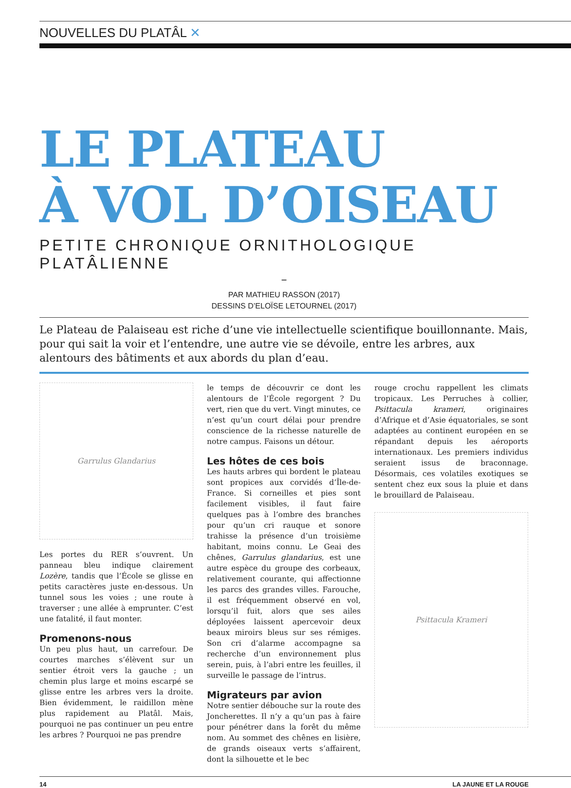NOUVELLES DU PLATÂL ✕
LE PLATEAU
À VOL D’OISEAU
PETITE CHRONIQUE ORNITHOLOGIQUE PLATÂLIENNE
–
PAR MATHIEU RASSON (2017)
DESSINS D’ELOÏSE LETOURNEL (2017)
Le Plateau de Palaiseau est riche d’une vie intellectuelle scientifique bouillonnante. Mais, pour qui sait la voir et l’entendre, une autre vie se dévoile, entre les arbres, aux alentours des bâtiments et aux abords du plan d’eau.
Garrulus Glandarius
Les portes du RER s’ouvrent. Un panneau bleu indique clairement Lozère, tandis que l’École se glisse en petits caractères juste en-dessous. Un tunnel sous les voies ; une route à traverser ; une allée à emprunter. C’est une fatalité, il faut monter.
Promenons-nous
Un peu plus haut, un carrefour. De courtes marches s’élèvent sur un sentier étroit vers la gauche ; un chemin plus large et moins escarpé se glisse entre les arbres vers la droite. Bien évidemment, le raidillon mène plus rapidement au Platâl. Mais, pourquoi ne pas continuer un peu entre les arbres ? Pourquoi ne pas prendre
le temps de découvrir ce dont les alentours de l’École regorgent ? Du vert, rien que du vert. Vingt minutes, ce n’est qu’un court délai pour prendre conscience de la richesse naturelle de notre campus. Faisons un détour.
Les hôtes de ces bois
Les hauts arbres qui bordent le plateau sont propices aux corvidés d’Île-de-France. Si corneilles et pies sont facilement visibles, il faut faire quelques pas à l’ombre des branches pour qu’un cri rauque et sonore trahisse la présence d’un troisième habitant, moins connu. Le Geai des chênes, Garrulus glandarius, est une autre espèce du groupe des corbeaux, relativement courante, qui affectionne les parcs des grandes villes. Farouche, il est fréquemment observé en vol, lorsqu’il fuit, alors que ses ailes déployées laissent apercevoir deux beaux miroirs bleus sur ses rémiges. Son cri d’alarme accompagne sa recherche d’un environnement plus serein, puis, à l’abri entre les feuilles, il surveille le passage de l’intrus.
Migrateurs par avion
Notre sentier débouche sur la route des Joncherettes. Il n’y a qu’un pas à faire pour pénétrer dans la forêt du même nom. Au sommet des chênes en lisière, de grands oiseaux verts s’affairent, dont la silhouette et le bec
rouge crochu rappellent les climats tropicaux. Les Perruches à collier, Psittacula krameri, originaires d’Afrique et d’Asie équatoriales, se sont adaptées au continent européen en se répandant depuis les aéroports internationaux. Les premiers individus seraient issus de braconnage. Désormais, ces volatiles exotiques se sentent chez eux sous la pluie et dans le brouillard de Palaiseau.
Psittacula Krameri
14 LA JAUNE ET LA ROUGE